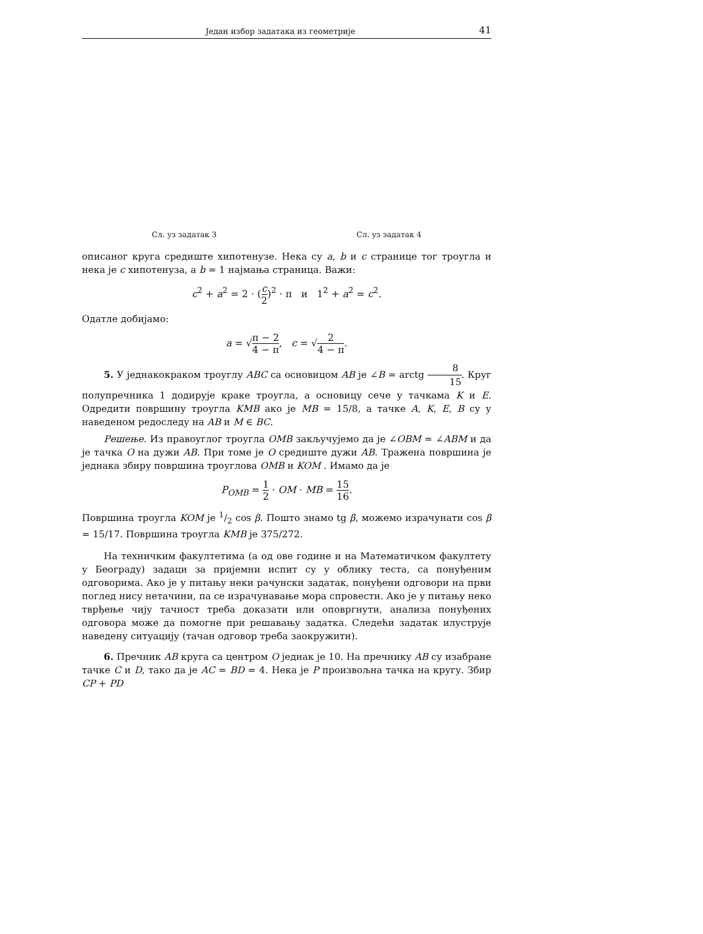Један избор задатака из геометрије 41
Сл. уз задатак 3 Сл. уз задатак 4
описаног круга средиште хипотенузе. Нека су a, b и c странице тог троугла и нека је c хипотенуза, а b = 1 најмања страница. Важи:
c<sup>2</sup> + a<sup>2</sup> = 2 · (c 2)<sup>2</sup> · π и 1<sup>2</sup> + a<sup>2</sup> = c<sup>2</sup>.
Одатле добијамо:
a = √π − 2 4 − π, c = √2 4 − π.
5. У једнакокраком троуглу ABC са основицом AB је ∠B = arctg 8 15. Круг полупречника 1 додирује краке троугла, а основицу сече у тачкама K и E. Одредити површину троугла KMB ако је MB = 15/8, а тачке A, K, E, B су у наведеном редоследу на AB и M ∈ BC.
Решење. Из правоуглог троугла OMB закључујемо да је ∠OBM = ∠ABM и да је тачка O на дужи AB. При томе је O средиште дужи AB. Тражена површина је једнака збиру површина троуглова OMB и KOM . Имамо да је
P<sub>OMB</sub> = 1 2 · OM · MB = 15 16.
Површина троугла KOM је 1/2 cos β. Пошто знамо tg β, можемо израчунати cos β = 15/17. Површина троугла KMB је 375/272.
На техничким факултетима (а од ове године и на Математичком факултету у Београду) задаци за пријемни испит су у облику теста, са понуђеним одговорима. Ако је у питању неки рачунски задатак, понуђени одговори на први поглед нису нетачини, па се израчунавање мора спровести. Ако је у питању неко тврђење чију тачност треба доказати или оповргнути, анализа понуђених одговора може да помогне при решавању задатка. Следећи задатак илуструје наведену ситуацију (тачан одговор треба заокружити).
6. Пречник AB круга са центром O једнак је 10. На пречнику AB су изабране тачке C и D, тако да је AC = BD = 4. Нека је P произвољна тачка на кругу. Збир CP + PD